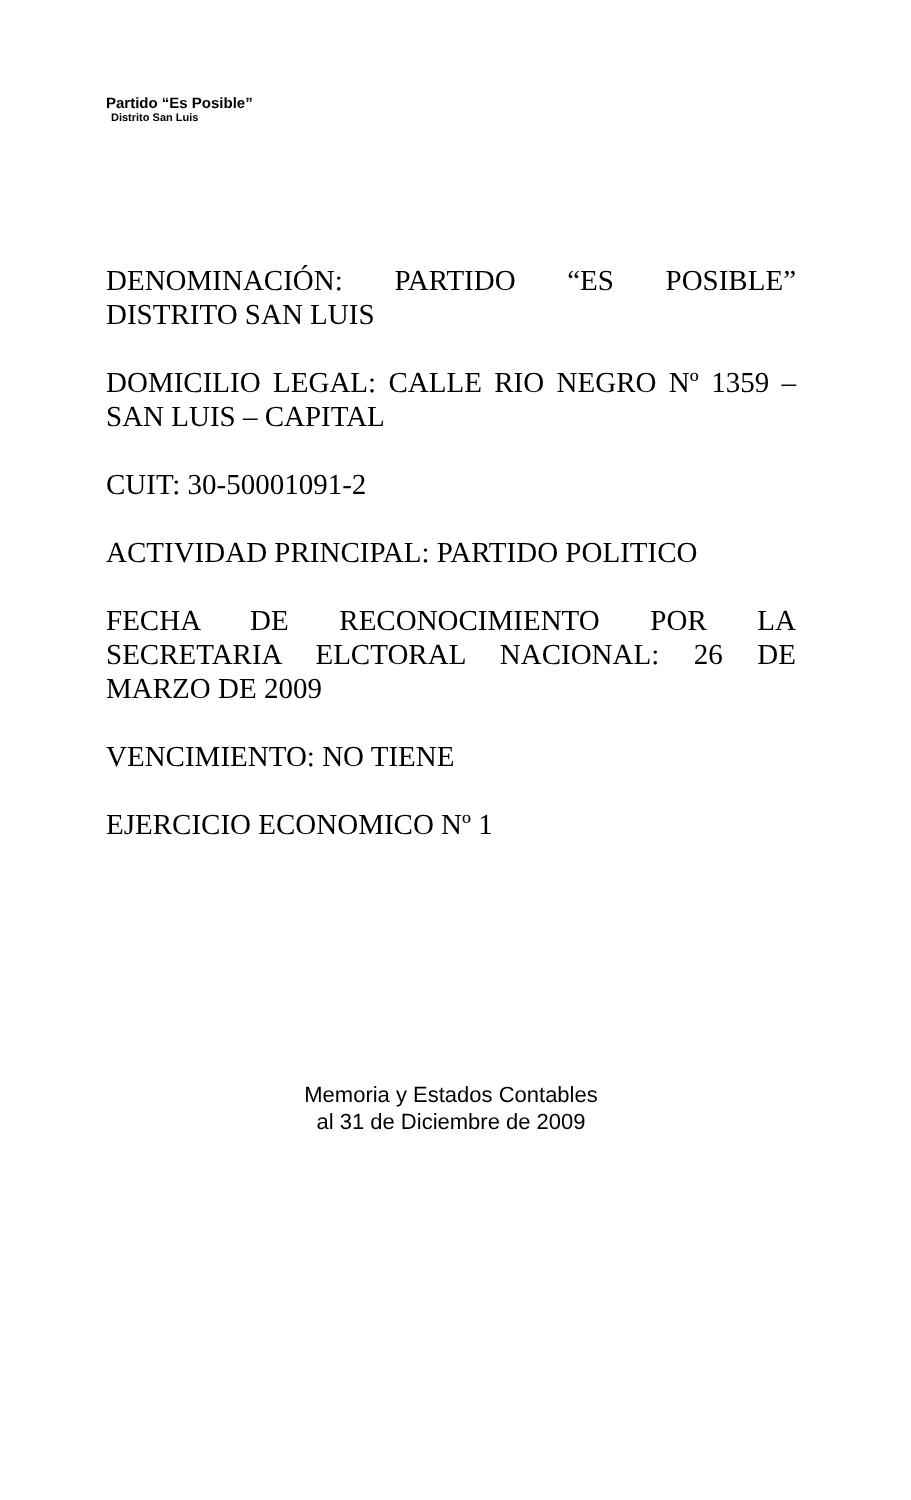Partido “Es Posible”
Distrito San Luis
DENOMINACIÓN: PARTIDO “ES POSIBLE” DISTRITO SAN LUIS
DOMICILIO LEGAL: CALLE RIO NEGRO Nº 1359 – SAN LUIS – CAPITAL
CUIT: 30-50001091-2
ACTIVIDAD PRINCIPAL: PARTIDO POLITICO
FECHA DE RECONOCIMIENTO POR LA SECRETARIA ELCTORAL NACIONAL: 26 DE MARZO DE 2009
VENCIMIENTO: NO TIENE
EJERCICIO ECONOMICO Nº 1
Memoria y Estados Contables
al 31 de Diciembre de 2009